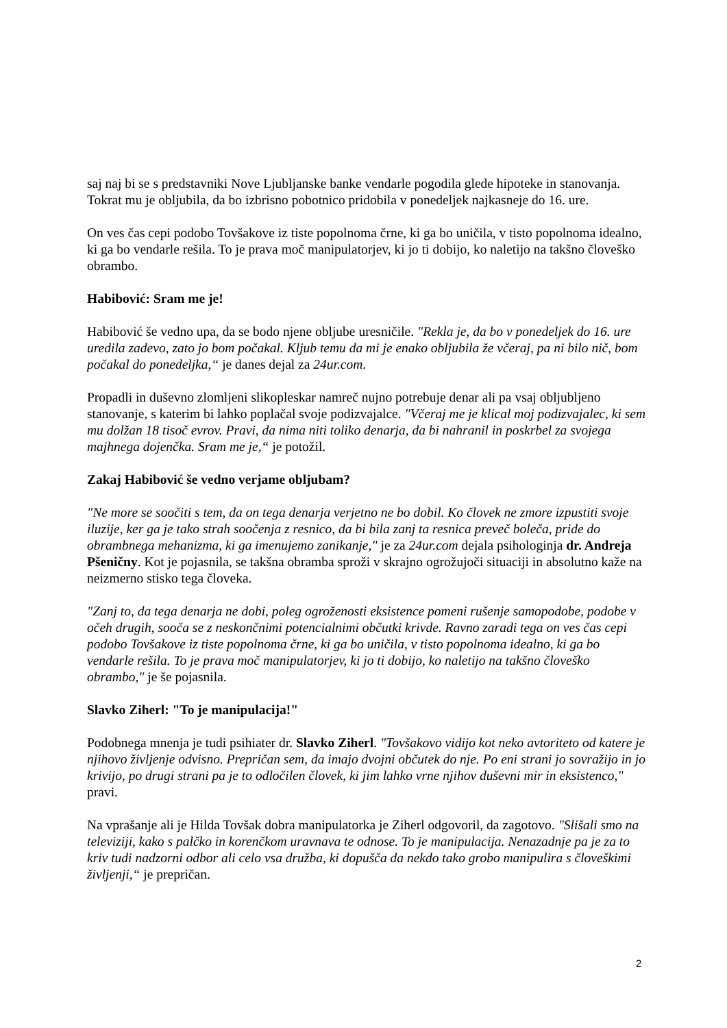saj naj bi se s predstavniki Nove Ljubljanske banke vendarle pogodila glede hipoteke in stanovanja. Tokrat mu je obljubila, da bo izbrisno pobotnico pridobila v ponedeljek najkasneje do 16. ure.
On ves čas cepi podobo Tovšakove iz tiste popolnoma črne, ki ga bo uničila, v tisto popolnoma idealno, ki ga bo vendarle rešila. To je prava moč manipulatorjev, ki jo ti dobijo, ko naletijo na takšno človeško obrambo.
Habibović: Sram me je!
Habibović še vedno upa, da se bodo njene obljube uresničile. "Rekla je, da bo v ponedeljek do 16. ure uredila zadevo, zato jo bom počakal. Kljub temu da mi je enako obljubila že včeraj, pa ni bilo nič, bom počakal do ponedeljka,“ je danes dejal za 24ur.com.
Propadli in duševno zlomljeni slikopleskar namreč nujno potrebuje denar ali pa vsaj obljubljeno stanovanje, s katerim bi lahko poplačal svoje podizvajalce. "Včeraj me je klical moj podizvajalec, ki sem mu dolžan 18 tisoč evrov. Pravi, da nima niti toliko denarja, da bi nahranil in poskrbel za svojega majhnega dojenčka. Sram me je,“ je potožil.
Zakaj Habibović še vedno verjame obljubam?
"Ne more se soočiti s tem, da on tega denarja verjetno ne bo dobil. Ko človek ne zmore izpustiti svoje iluzije, ker ga je tako strah soočenja z resnico, da bi bila zanj ta resnica preveč boleča, pride do obrambnega mehanizma, ki ga imenujemo zanikanje," je za 24ur.com dejala psihologinja dr. Andreja Pšeničny. Kot je pojasnila, se takšna obramba sproži v skrajno ogrožujoči situaciji in absolutno kaže na neizmerno stisko tega človeka.
"Zanj to, da tega denarja ne dobi, poleg ogroženosti eksistence pomeni rušenje samopodobe, podobe v očeh drugih, sooča se z neskončnimi potencialnimi občutki krivde. Ravno zaradi tega on ves čas cepi podobo Tovšakove iz tiste popolnoma črne, ki ga bo uničila, v tisto popolnoma idealno, ki ga bo vendarle rešila. To je prava moč manipulatorjev, ki jo ti dobijo, ko naletijo na takšno človeško obrambo," je še pojasnila.
Slavko Ziherl: "To je manipulacija!"
Podobnega mnenja je tudi psihiater dr. Slavko Ziherl. "Tovšakovo vidijo kot neko avtoriteto od katere je njihovo življenje odvisno. Prepričan sem, da imajo dvojni občutek do nje. Po eni strani jo sovražijo in jo krivijo, po drugi strani pa je to odločilen človek, ki jim lahko vrne njihov duševni mir in eksistenco," pravi.
Na vprašanje ali je Hilda Tovšak dobra manipulatorka je Ziherl odgovoril, da zagotovo. "Slišali smo na televiziji, kako s palčko in korenčkom uravnava te odnose. To je manipulacija. Nenazadnje pa je za to kriv tudi nadzorni odbor ali celo vsa družba, ki dopušča da nekdo tako grobo manipulira s človeškimi življenji,“ je prepričan.
2